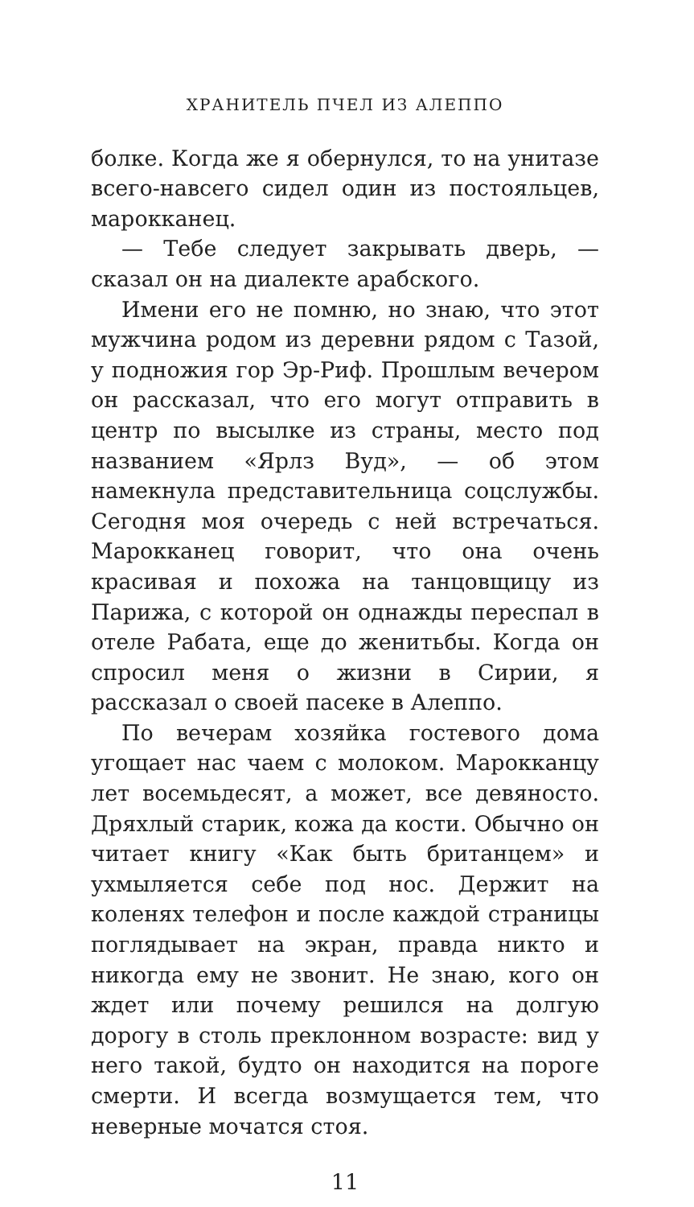ХРАНИТЕЛЬ ПЧЕЛ ИЗ АЛЕППО
болке. Когда же я обернулся, то на унитазе всего-навсего сидел один из постояльцев, марокканец.
— Тебе следует закрывать дверь, — сказал он на диалекте арабского.
Имени его не помню, но знаю, что этот мужчина родом из деревни рядом с Тазой, у подножия гор Эр-Риф. Прошлым вечером он рассказал, что его могут отправить в центр по высылке из страны, место под названием «Ярлз Вуд», — об этом намекнула представительница соцслужбы. Сегодня моя очередь с ней встречаться. Марокканец говорит, что она очень красивая и похожа на танцовщицу из Парижа, с которой он однажды переспал в отеле Рабата, еще до женитьбы. Когда он спросил меня о жизни в Сирии, я рассказал о своей пасеке в Алеппо.
По вечерам хозяйка гостевого дома угощает нас чаем с молоком. Марокканцу лет восемьдесят, а может, все девяносто. Дряхлый старик, кожа да кости. Обычно он читает книгу «Как быть британцем» и ухмыляется себе под нос. Держит на коленях телефон и после каждой страницы поглядывает на экран, правда никто и никогда ему не звонит. Не знаю, кого он ждет или почему решился на долгую дорогу в столь преклонном возрасте: вид у него такой, будто он находится на пороге смерти. И всегда возмущается тем, что неверные мочатся стоя.
11